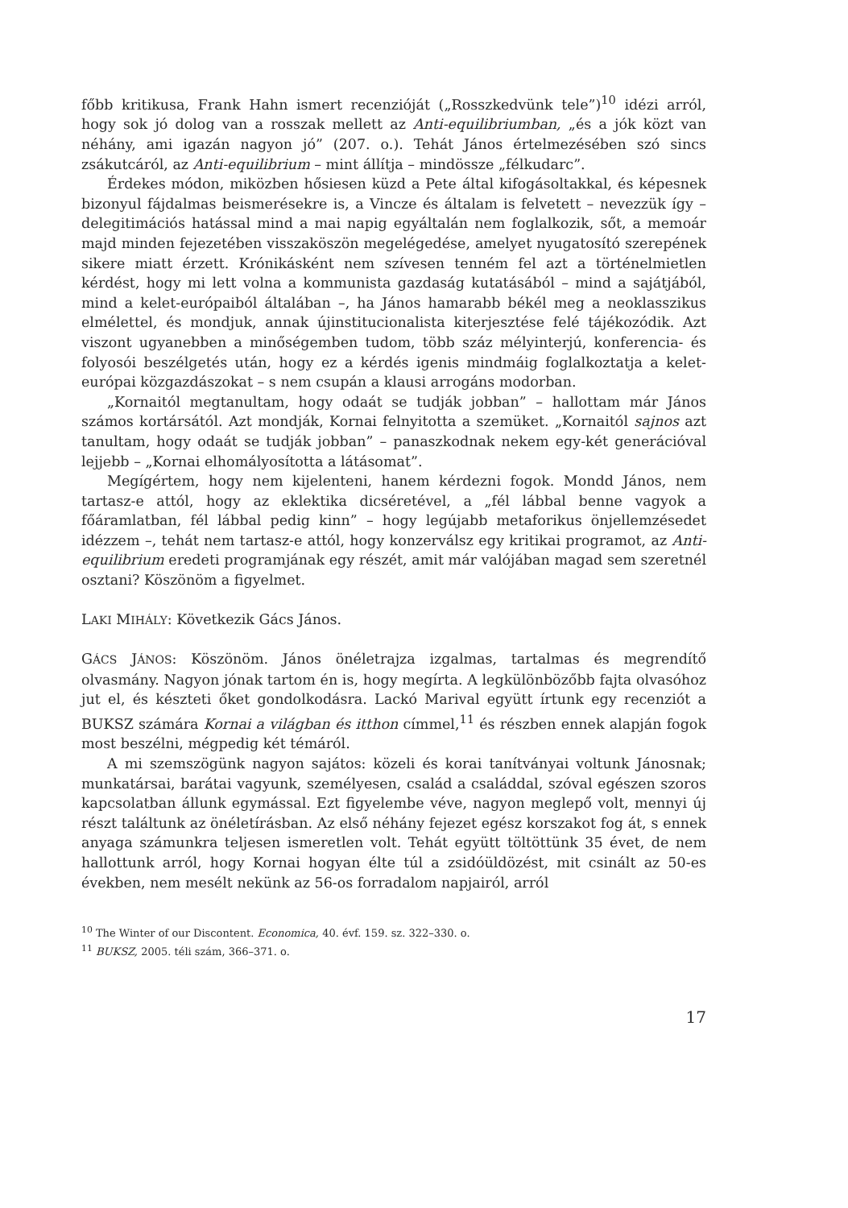főbb kritikusa, Frank Hahn ismert recenzióját („Rosszkedvünk tele”)<sup>10</sup> idézi arról, hogy sok jó dolog van a rosszak mellett az Anti-equilibriumban, „és a jók közt van néhány, ami igazán nagyon jó” (207. o.). Tehát János értelmezésében szó sincs zsákutcáról, az Anti-equilibrium – mint állítja – mindössze „félkudarc”.
Érdekes módon, miközben hősiesen küzd a Pete által kifogásoltakkal, és képesnek bizonyul fájdalmas beismerésekre is, a Vincze és általam is felvetett – nevezzük így – delegitimációs hatással mind a mai napig egyáltalán nem foglalkozik, sőt, a memoár majd minden fejezetében visszaköszön megelégedése, amelyet nyugatosító szerepének sikere miatt érzett. Krónikásként nem szívesen tenném fel azt a történelmietlen kérdést, hogy mi lett volna a kommunista gazdaság kutatásából – mind a sajátjából, mind a kelet-európaiból általában –, ha János hamarabb békél meg a neoklasszikus elmélettel, és mondjuk, annak újinstitucionalista kiterjesztése felé tájékozódik. Azt viszont ugyanebben a minőségemben tudom, több száz mélyinterjú, konferencia- és folyosói beszélgetés után, hogy ez a kérdés igenis mindmáig foglalkoztatja a kelet-európai közgazdászokat – s nem csupán a klausi arrogáns modorban.
„Kornaitól megtanultam, hogy odaát se tudják jobban” – hallottam már János számos kortársától. Azt mondják, Kornai felnyitotta a szemüket. „Kornaitól sajnos azt tanultam, hogy odaát se tudják jobban” – panaszkodnak nekem egy-két generációval lejjebb – „Kornai elhomályosította a látásomat”.
Megígértem, hogy nem kijelenteni, hanem kérdezni fogok. Mondd János, nem tartasz-e attól, hogy az eklektika dicséretével, a „fél lábbal benne vagyok a főáramlatban, fél lábbal pedig kinn” – hogy legújabb metaforikus önjellemzésedet idézzem –, tehát nem tartasz-e attól, hogy konzerválsz egy kritikai programot, az Anti-equilibrium eredeti programjának egy részét, amit már valójában magad sem szeretnél osztani? Köszönöm a figyelmet.
LAKI MIHÁLY: Következik Gács János.
GÁCS JÁNOS: Köszönöm. János önéletrajza izgalmas, tartalmas és megrendítő olvasmány. Nagyon jónak tartom én is, hogy megírta. A legkülönbözőbb fajta olvasóhoz jut el, és készteti őket gondolkodásra. Lackó Marival együtt írtunk egy recenziót a BUKSZ számára Kornai a világban és itthon címmel,<sup>11</sup> és részben ennek alapján fogok most beszélni, mégpedig két témáról.
A mi szemszögünk nagyon sajátos: közeli és korai tanítványai voltunk Jánosnak; munkatársai, barátai vagyunk, személyesen, család a családdal, szóval egészen szoros kapcsolatban állunk egymással. Ezt figyelembe véve, nagyon meglepő volt, mennyi új részt találtunk az önéletírásban. Az első néhány fejezet egész korszakot fog át, s ennek anyaga számunkra teljesen ismeretlen volt. Tehát együtt töltöttünk 35 évet, de nem hallottunk arról, hogy Kornai hogyan élte túl a zsidóüldözést, mit csinált az 50-es években, nem mesélt nekünk az 56-os forradalom napjairól, arról
<sup>10</sup> The Winter of our Discontent. Economica, 40. évf. 159. sz. 322–330. o.
<sup>11</sup> BUKSZ, 2005. téli szám, 366–371. o.
17